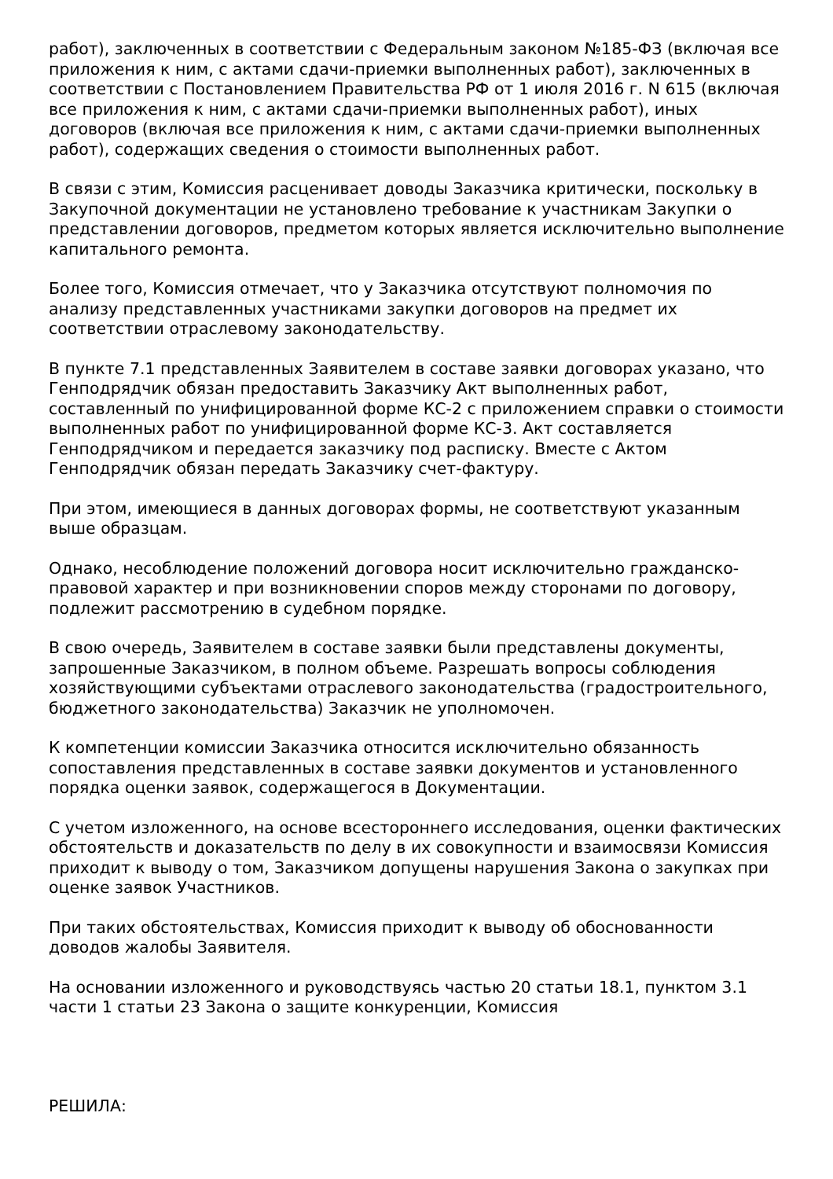работ), заключенных в соответствии с Федеральным законом №185-ФЗ (включая все приложения к ним, с актами сдачи-приемки выполненных работ), заключенных в соответствии с Постановлением Правительства РФ от 1 июля 2016 г. N 615 (включая все приложения к ним, с актами сдачи-приемки выполненных работ), иных договоров (включая все приложения к ним, с актами сдачи-приемки выполненных работ), содержащих сведения о стоимости выполненных работ.
В связи с этим, Комиссия расценивает доводы Заказчика критически, поскольку в Закупочной документации не установлено требование к участникам Закупки о представлении договоров, предметом которых является исключительно выполнение капитального ремонта.
Более того, Комиссия отмечает, что у Заказчика отсутствуют полномочия по анализу представленных участниками закупки договоров на предмет их соответствии отраслевому законодательству.
В пункте 7.1 представленных Заявителем в составе заявки договорах указано, что Генподрядчик обязан предоставить Заказчику Акт выполненных работ, составленный по унифицированной форме КС-2 с приложением справки о стоимости выполненных работ по унифицированной форме КС-3. Акт составляется Генподрядчиком и передается заказчику под расписку. Вместе с Актом Генподрядчик обязан передать Заказчику счет-фактуру.
При этом, имеющиеся в данных договорах формы, не соответствуют указанным выше образцам.
Однако, несоблюдение положений договора носит исключительно гражданско-правовой характер и при возникновении споров между сторонами по договору, подлежит рассмотрению в судебном порядке.
В свою очередь, Заявителем в составе заявки были представлены документы, запрошенные Заказчиком, в полном объеме. Разрешать вопросы соблюдения хозяйствующими субъектами отраслевого законодательства (градостроительного, бюджетного законодательства) Заказчик не уполномочен.
К компетенции комиссии Заказчика относится исключительно обязанность сопоставления представленных в составе заявки документов и установленного порядка оценки заявок, содержащегося в Документации.
С учетом изложенного, на основе всестороннего исследования, оценки фактических обстоятельств и доказательств по делу в их совокупности и взаимосвязи Комиссия приходит к выводу о том, Заказчиком допущены нарушения Закона о закупках при оценке заявок Участников.
При таких обстоятельствах, Комиссия приходит к выводу об обоснованности доводов жалобы Заявителя.
На основании изложенного и руководствуясь частью 20 статьи 18.1, пунктом 3.1 части 1 статьи 23 Закона о защите конкуренции, Комиссия
РЕШИЛА: